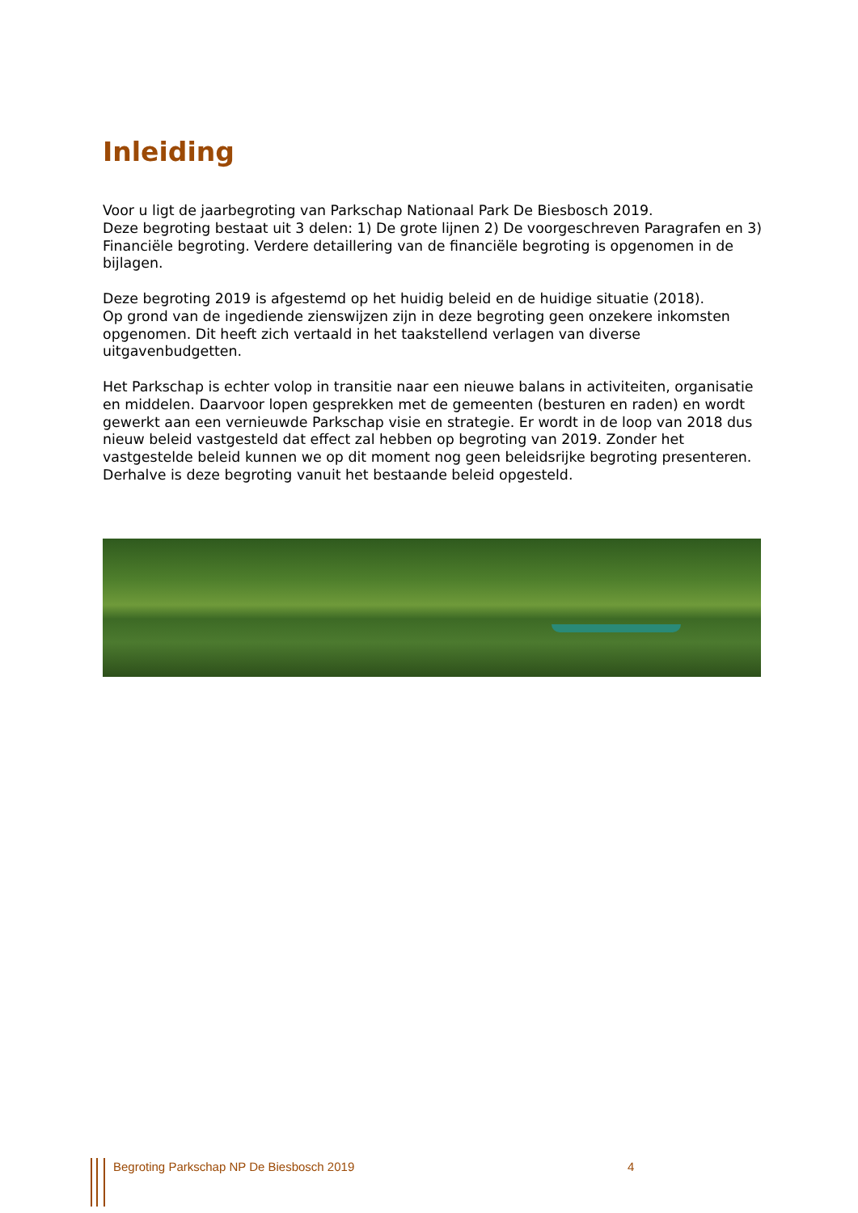Inleiding
Voor u ligt de jaarbegroting van Parkschap Nationaal Park De Biesbosch 2019.
Deze begroting bestaat uit 3 delen: 1) De grote lijnen 2) De voorgeschreven Paragrafen en 3) Financiële begroting. Verdere detaillering van de financiële begroting is opgenomen in de bijlagen.
Deze begroting 2019 is afgestemd op het huidig beleid en de huidige situatie (2018).
Op grond van de ingediende zienswijzen zijn in deze begroting geen onzekere inkomsten opgenomen. Dit heeft zich vertaald in het taakstellend verlagen van diverse uitgavenbudgetten.
Het Parkschap is echter volop in transitie naar een nieuwe balans in activiteiten, organisatie en middelen. Daarvoor lopen gesprekken met de gemeenten (besturen en raden) en wordt gewerkt aan een vernieuwde Parkschap visie en strategie. Er wordt in de loop van 2018 dus nieuw beleid vastgesteld dat effect zal hebben op begroting van 2019. Zonder het vastgestelde beleid kunnen we op dit moment nog geen beleidsrijke begroting presenteren. Derhalve is deze begroting vanuit het bestaande beleid opgesteld.
Begroting Parkschap NP De Biesbosch 2019 4